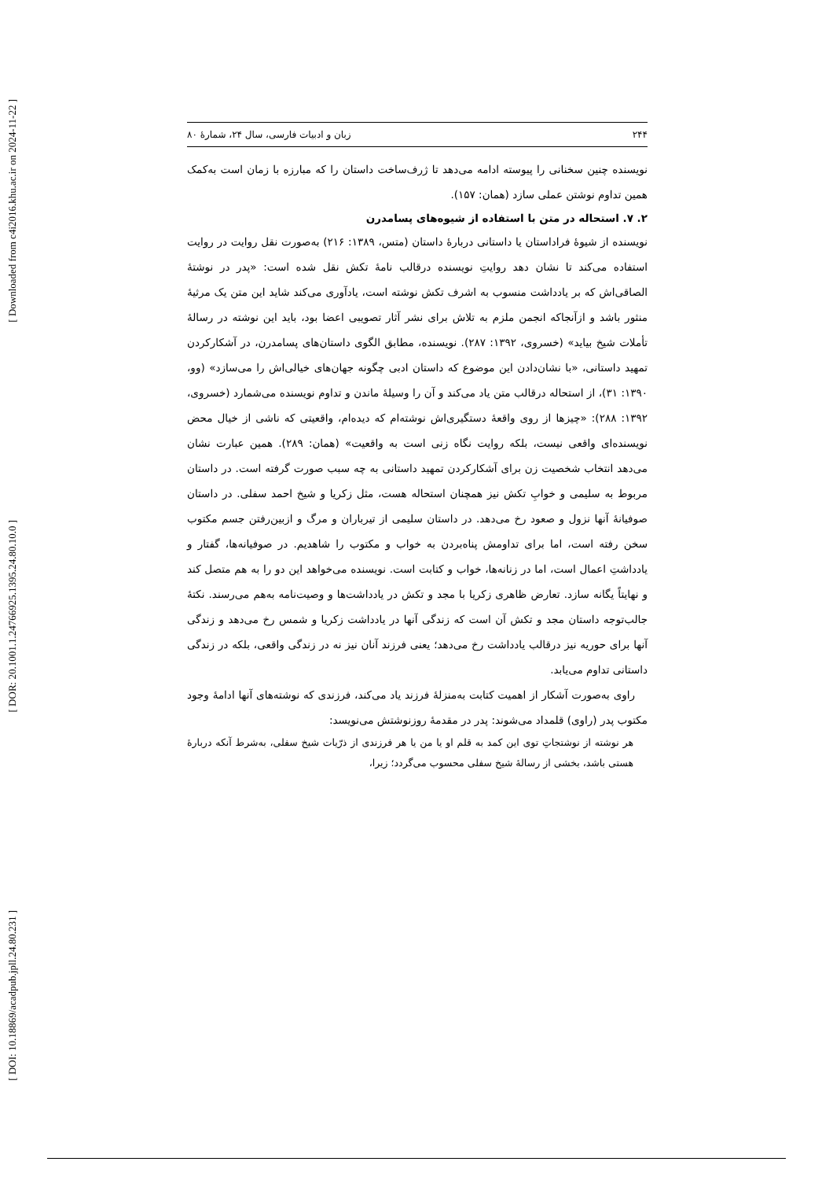[ Downloaded from c4i2016.khu.ac.ir on 2024-11-22 ]
[ DOR: 20.1001.1.24766925.1395.24.80.10.0 ]
[ DOI: 10.18869/acadpub.jpll.24.80.231 ]
۲۴۴ زبان و ادبیات فارسی، سال ۲۴، شمارهٔ ۸۰
نویسنده چنین سخنانی را پیوسته ادامه می‌دهد تا ژرف‌ساخت داستان را که مبارزه با زمان است به‌کمک همین تداوم نوشتن عملی سازد (همان: ۱۵۷).
۲. ۷. استحاله در متن با استفاده از شیوه‌های پسامدرن
نویسنده از شیوهٔ فراداستان یا داستانی دربارهٔ داستان (متس، ۱۳۸۹: ۲۱۶) به‌صورت نقل روایت در روایت استفاده می‌کند تا نشان دهد روایتِ نویسنده درقالب نامهٔ تکش نقل شده است: «پدر در نوشتهٔ الصاقی‌اش که بر یادداشت منسوب به اشرف تکش نوشته است، یادآوری می‌کند شاید این متن یک مرثیهٔ منثور باشد و ازآنجاکه انجمن ملزم به تلاش برای نشر آثار تصویبی اعضا بود، باید این نوشته در رسالهٔ تأملات شیخ بیاید» (خسروی، ۱۳۹۲: ۲۸۷). نویسنده، مطابق الگوی داستان‌های پسامدرن، در آشکارکردن تمهید داستانی، «با نشان‌دادن این موضوع که داستان ادبی چگونه جهان‌های خیالی‌اش را می‌سازد» (وو، ۱۳۹۰: ۳۱)، از استحاله درقالب متن یاد می‌کند و آن را وسیلهٔ ماندن و تداوم نویسنده می‌شمارد (خسروی، ۱۳۹۲: ۲۸۸): «چیزها از روی واقعهٔ دستگیری‌اش نوشته‌ام که دیده‌ام، واقعیتی که ناشی از خیال محض نویسنده‌ای واقعی نیست، بلکه روایت نگاه زنی است به واقعیت» (همان: ۲۸۹). همین عبارت نشان می‌دهد انتخاب شخصیت زن برای آشکارکردن تمهید داستانی به چه سبب صورت گرفته است. در داستان مربوط به سلیمی و خوابِ تکش نیز همچنان استحاله هست، مثل زکریا و شیخ احمد سفلی. در داستان صوفیانهٔ آنها نزول و صعود رخ می‌دهد. در داستان سلیمی از تیرباران و مرگ و ازبین‌رفتن جسم مکتوب سخن رفته است، اما برای تداومش پناه‌بردن به خواب و مکتوب را شاهدیم. در صوفیانه‌ها، گفتار و یادداشتِ اعمال است، اما در زنانه‌ها، خواب و کتابت است. نویسنده می‌خواهد این دو را به هم متصل کند و نهایتاً یگانه سازد. تعارض ظاهری زکریا با مجد و تکش در یادداشت‌ها و وصیت‌نامه به‌هم می‌رسند. نکتهٔ جالب‌توجه داستان مجد و تکش آن است که زندگی آنها در یادداشت زکریا و شمس رخ می‌دهد و زندگی آنها برای حوریه نیز درقالب یادداشت رخ می‌دهد؛ یعنی فرزند آنان نیز نه در زندگی واقعی، بلکه در زندگی داستانی تداوم می‌یابد.
راوی به‌صورت آشکار از اهمیت کتابت به‌منزلهٔ فرزند یاد می‌کند، فرزندی که نوشته‌های آنها ادامهٔ وجود مکتوب پدر (راوی) قلمداد می‌شوند: پدر در مقدمهٔ روزنوشتش می‌نویسد:
هر نوشته از نوشتجاتِ توی این کمد به قلم او یا من یا هر فرزندی از ذرّیات شیخ سفلی، به‌شرط آنکه دربارهٔ هستی باشد، بخشی از رسالهٔ شیخ سفلی محسوب می‌گردد؛ زیرا،